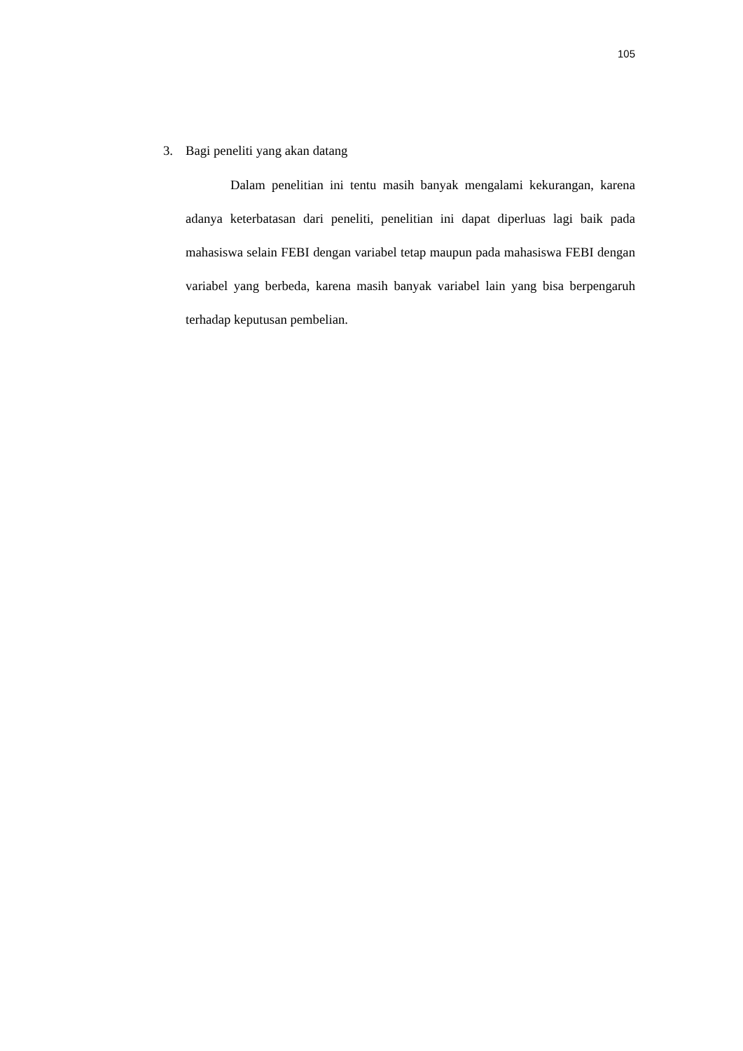105
3. Bagi peneliti yang akan datang
Dalam penelitian ini tentu masih banyak mengalami kekurangan, karena adanya keterbatasan dari peneliti, penelitian ini dapat diperluas lagi baik pada mahasiswa selain FEBI dengan variabel tetap maupun pada mahasiswa FEBI dengan variabel yang berbeda, karena masih banyak variabel lain yang bisa berpengaruh terhadap keputusan pembelian.